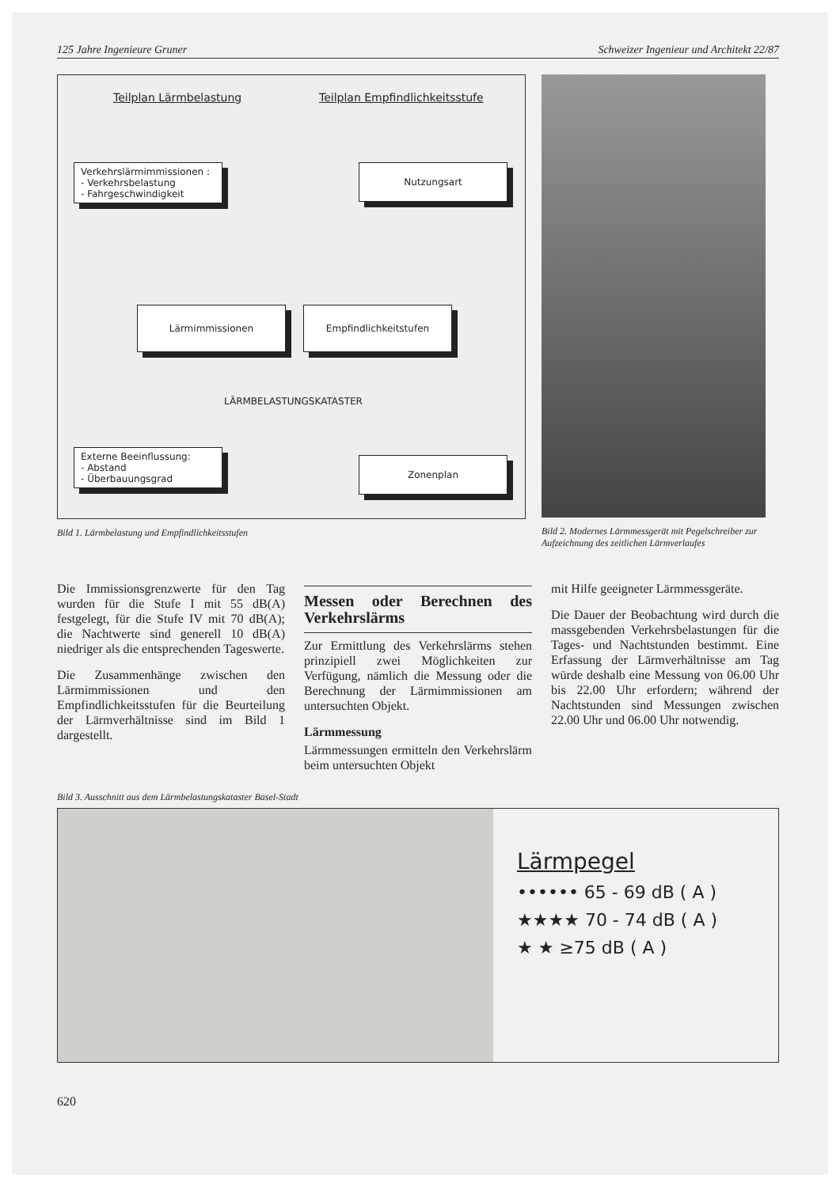125 Jahre Ingenieure Gruner Schweizer Ingenieur und Architekt 22/87
Teilplan Lärmbelastung Teilplan Empfindlichkeitsstufe
Verkehrslärmimmissionen :
- Verkehrsbelastung
- Fahrgeschwindigkeit
Nutzungsart
Lärmimmissionen Empfindlichkeitstufen
LÄRMBELASTUNGSKATASTER
Externe Beeinflussung:
- Abstand
- Überbauungsgrad
Zonenplan
Bild 1. Lärmbelastung und Empfindlichkeitsstufen
Bild 2. Modernes Lärmmessgerät mit Pegelschreiber zur Aufzeichnung des zeitlichen Lärmverlaufes
Die Immissionsgrenzwerte für den Tag wurden für die Stufe I mit 55 dB(A) festgelegt, für die Stufe IV mit 70 dB(A); die Nachtwerte sind generell 10 dB(A) niedriger als die entsprechenden Tageswerte.
Die Zusammenhänge zwischen den Lärmimmissionen und den Empfindlichkeitsstufen für die Beurteilung der Lärmverhältnisse sind im Bild 1 dargestellt.
Messen oder Berechnen des Verkehrslärms
Zur Ermittlung des Verkehrslärms stehen prinzipiell zwei Möglichkeiten zur Verfügung, nämlich die Messung oder die Berechnung der Lärmimmissionen am untersuchten Objekt.
Lärmmessung
Lärmmessungen ermitteln den Verkehrslärm beim untersuchten Objekt
mit Hilfe geeigneter Lärmmessgeräte.
Die Dauer der Beobachtung wird durch die massgebenden Verkehrsbelastungen für die Tages- und Nachtstunden bestimmt. Eine Erfassung der Lärmverhältnisse am Tag würde deshalb eine Messung von 06.00 Uhr bis 22.00 Uhr erfordern; während der Nachtstunden sind Messungen zwischen 22.00 Uhr und 06.00 Uhr notwendig.
Bild 3. Ausschnitt aus dem Lärmbelastungskataster Basel-Stadt
Lärmpegel
•••••• 65 - 69 dB ( A )
★★★★ 70 - 74 dB ( A )
★ ★ ≥75 dB ( A )
620